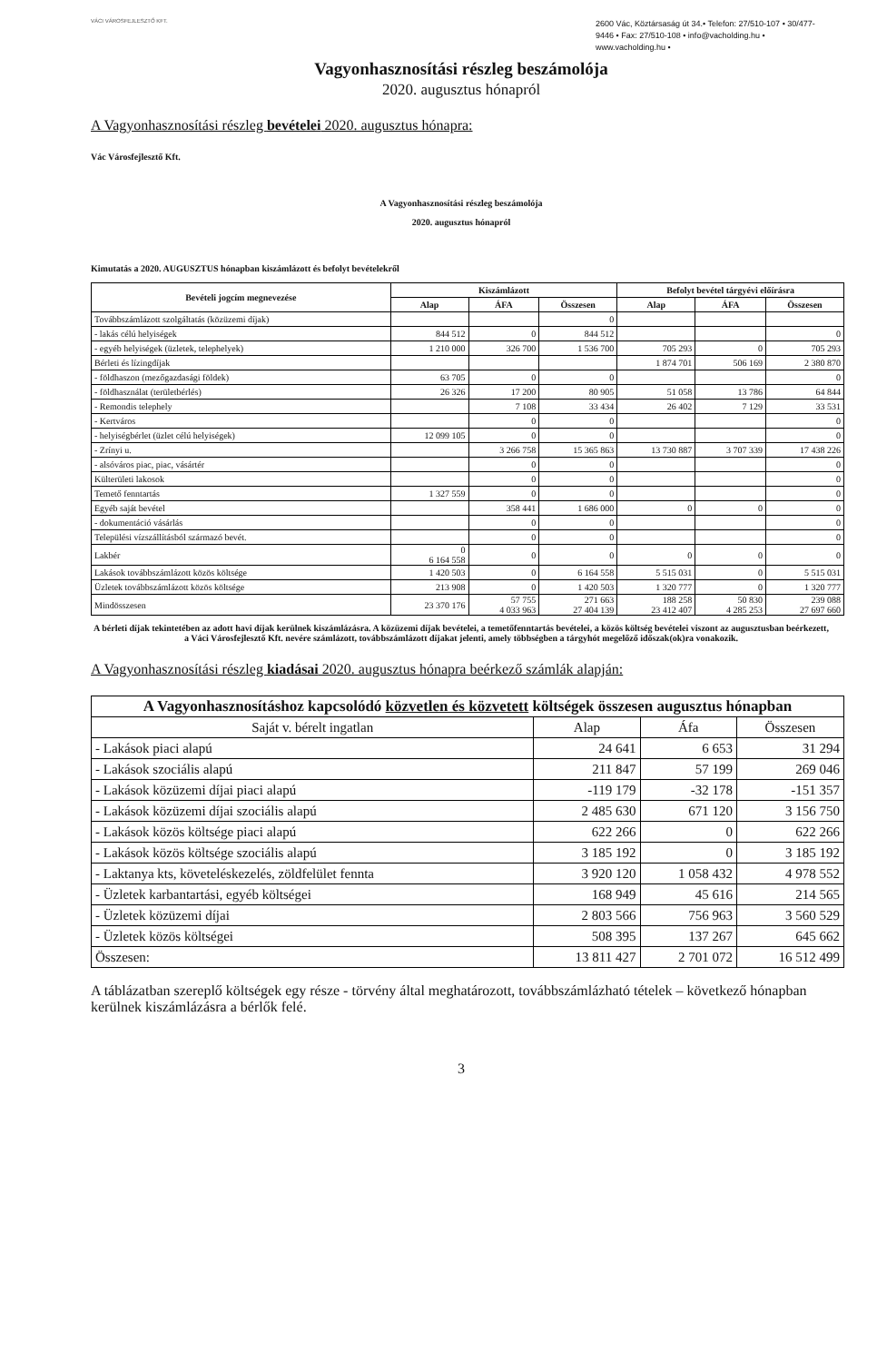VÁCI VÁROSFEJLESZTŐ KFT.
2600 Vác, Köztársaság út 34.• Telefon: 27/510-107 • 30/477-9446 • Fax: 27/510-108 • info@vacholding.hu • www.vacholding.hu •
Vagyonhasznosítási részleg beszámolója
2020. augusztus hónapról
A Vagyonhasznosítási részleg bevételei 2020. augusztus hónapra:
Vác Városfejlesztő Kft.
A Vagyonhasznosítási részleg beszámolója
2020. augusztus hónapról
Kimutatás a 2020. AUGUSZTUS hónapban kiszámlázott és befolyt bevételekről
| Bevételi jogcím megnevezése | Kiszámlázott | | | Befolyt bevétel tárgyévi előírásra | | |
| --- | --- | --- | --- | --- | --- | --- |
| | Alap | ÁFA | Összesen | Alap | ÁFA | Összesen |
| Továbbszámlázott szolgáltatás (közüzemi díjak) | | | 0 | | | |
| - lakás célú helyiségek | 844 512 | 0 | 844 512 | | | 0 |
| - egyéb helyiségek (üzletek, telephelyek) | 1 210 000 | 326 700 | 1 536 700 | 705 293 | 0 | 705 293 |
| Bérleti és lízingdíjak | | | | 1 874 701 | 506 169 | 2 380 870 |
| - földhaszon (mezőgazdasági földek) | 63 705 | 0 | 0 | | | 0 |
| - földhasználat (területbérlés) | 26 326 | 17 200 | 80 905 | 51 058 | 13 786 | 64 844 |
| - Remondis telephely | | 7 108 | 33 434 | 26 402 | 7 129 | 33 531 |
| - Kertváros | | 0 | 0 | | | 0 |
| - helyiségbérlet (üzlet célú helyiségek) | 12 099 105 | 0 | 0 | | | 0 |
| - Zrínyi u. | | 3 266 758 | 15 365 863 | 13 730 887 | 3 707 339 | 17 438 226 |
| - alsóváros piac, piac, vásártér | | 0 | 0 | | | 0 |
| Külterületi lakosok | | 0 | 0 | | | 0 |
| Temető fenntartás | 1 327 559 | 0 | 0 | | | 0 |
| Egyéb saját bevétel | | 358 441 | 1 686 000 | 0 | 0 | 0 |
| - dokumentáció vásárlás | | 0 | 0 | | | 0 |
| Települési vízszállításból származó bevét. | | 0 | 0 | | | 0 |
| Lakbér | 0 6 164 558 | 0 | 0 | 0 | 0 | 0 |
| Lakások továbbszámlázott közös költsége | 1 420 503 | 0 | 6 164 558 | 5 515 031 | 0 | 5 515 031 |
| Üzletek továbbszámlázott közös költsége | 213 908 | 0 | 1 420 503 | 1 320 777 | 0 | 1 320 777 |
| Mindösszesen | 23 370 176 | 57 755 4 033 963 | 271 663 27 404 139 | 188 258 23 412 407 | 50 830 4 285 253 | 239 088 27 697 660 |
A bérleti díjak tekintetében az adott havi díjak kerülnek kiszámlázásra. A közüzemi díjak bevételei, a temetőfenntartás bevételei, a közös költség bevételei viszont az augusztusban beérkezett, a Váci Városfejlesztő Kft. nevére számlázott, továbbszámlázott díjakat jelenti, amely többségben a tárgyhót megelőző időszak(ok)ra vonakozik.
A Vagyonhasznosítási részleg kiadásai 2020. augusztus hónapra beérkező számlák alapján:
| A Vagyonhasznosításhoz kapcsolódó közvetlen és közvetett költségek összesen augusztus hónapban | | | |
| --- | --- | --- | --- |
| Saját v. bérelt ingatlan | Alap | Áfa | Összesen |
| - Lakások piaci alapú | 24 641 | 6 653 | 31 294 |
| - Lakások szociális alapú | 211 847 | 57 199 | 269 046 |
| - Lakások közüzemi díjai piaci alapú | -119 179 | -32 178 | -151 357 |
| - Lakások közüzemi díjai szociális alapú | 2 485 630 | 671 120 | 3 156 750 |
| - Lakások közös költsége piaci alapú | 622 266 | 0 | 622 266 |
| - Lakások közös költsége szociális alapú | 3 185 192 | 0 | 3 185 192 |
| - Laktanya kts, követeléskezelés, zöldfelület fennta | 3 920 120 | 1 058 432 | 4 978 552 |
| - Üzletek karbantartási, egyéb költségei | 168 949 | 45 616 | 214 565 |
| - Üzletek közüzemi díjai | 2 803 566 | 756 963 | 3 560 529 |
| - Üzletek közös költségei | 508 395 | 137 267 | 645 662 |
| Összesen: | 13 811 427 | 2 701 072 | 16 512 499 |
A táblázatban szereplő költségek egy része - törvény által meghatározott, továbbszámlázható tételek – következő hónapban kerülnek kiszámlázásra a bérlők felé.
3